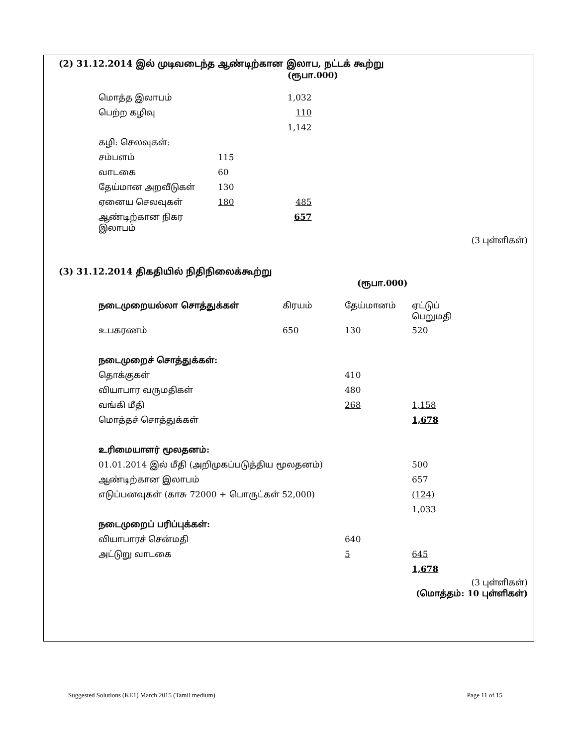(2) 31.12.2014 இல் முடிவடைந்த ஆண்டிற்கான இலாப, நட்டக் கூற்று
(ரூபா.000)
| மொத்த இலாபம் | | 1,032 |
| பெற்ற கழிவு | | 110 |
| | | 1,142 |
| கழி: செலவுகள்: | | |
| சம்பளம் | 115 | |
| வாடகை | 60 | |
| தேய்மான அறவீடுகள் | 130 | |
| ஏனைய செலவுகள் | 180 | 485 |
| ஆண்டிற்கான நிகர இலாபம் | | 657 |
(3 புள்ளிகள்)
(3) 31.12.2014 திகதியில் நிதிநிலைக்கூற்று
(ரூபா.000)
| நடைமுறையல்லா சொத்துக்கள் | கிரயம் | தேய்மானம் | ஏட்டுப் பெறுமதி |
| உபகரணம் | 650 | 130 | 520 |
| நடைமுறைச் சொத்துக்கள்: | | | |
| தொக்குகள் | | 410 | |
| வியாபார வருமதிகள் | | 480 | |
| வங்கி மீதி | | 268 | 1,158 |
| மொத்தச் சொத்துக்கள் | | | 1,678 |
| உரிமையாளர் மூலதனம்: | | | |
| 01.01.2014 இல் மீதி (அறிமுகப்படுத்திய மூலதனம்) | | | 500 |
| ஆண்டிற்கான இலாபம் | | | 657 |
| எடுப்பனவுகள் (காசு 72000 + பொருட்கள் 52,000) | | | (124) |
| | | | 1,033 |
| நடைமுறைப் பரிப்புக்கள்: | | | |
| வியாபாரச் சென்மதி | | 640 | |
| அட்டுறு வாடகை | | 5 | 645 |
| | | | 1,678 |
(3 புள்ளிகள்)
(மொத்தம்: 10 புள்ளிகள்)
Suggested Solutions (KE1) March 2015 (Tamil medium) Page 11 of 15